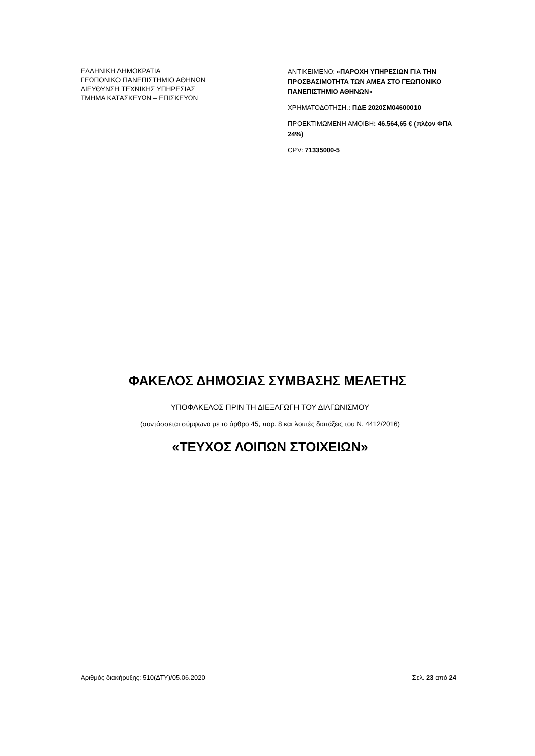ΕΛΛΗΝΙΚΗ ΔΗΜΟΚΡΑΤΙΑ
ΓΕΩΠΟΝΙΚΟ ΠΑΝΕΠΙΣΤΗΜΙΟ ΑΘΗΝΩΝ
ΔΙΕΥΘΥΝΣΗ ΤΕΧΝΙΚΗΣ ΥΠΗΡΕΣΙΑΣ
ΤΜΗΜΑ ΚΑΤΑΣΚΕΥΩΝ – ΕΠΙΣΚΕΥΩΝ
ΑΝΤΙΚΕΙΜΕΝΟ: «ΠΑΡΟΧΗ ΥΠΗΡΕΣΙΩΝ ΓΙΑ ΤΗΝ ΠΡΟΣΒΑΣΙΜΟΤΗΤΑ ΤΩΝ ΑΜΕΑ ΣΤΟ ΓΕΩΠΟΝΙΚΟ ΠΑΝΕΠΙΣΤΗΜΙΟ ΑΘΗΝΩΝ»
ΧΡΗΜΑΤΟΔΟΤΗΣΗ.: ΠΔΕ 2020ΣΜ04600010
ΠΡΟΕΚΤΙΜΩΜΕΝΗ ΑΜΟΙΒΗ: 46.564,65 € (πλέον ΦΠΑ 24%)
CPV: 71335000-5
ΦΑΚΕΛΟΣ ΔΗΜΟΣΙΑΣ ΣΥΜΒΑΣΗΣ ΜΕΛΕΤΗΣ
ΥΠΟΦΑΚΕΛΟΣ ΠΡΙΝ ΤΗ ΔΙΕΞΑΓΩΓΗ ΤΟΥ ΔΙΑΓΩΝΙΣΜΟΥ
(συντάσσεται σύμφωνα με το άρθρο 45, παρ. 8 και λοιπές διατάξεις του Ν. 4412/2016)
«ΤΕΥΧΟΣ ΛΟΙΠΩΝ ΣΤΟΙΧΕΙΩΝ»
Αριθμός διακήρυξης: 510(ΔΤΥ)/05.06.2020 Σελ. 23 από 24